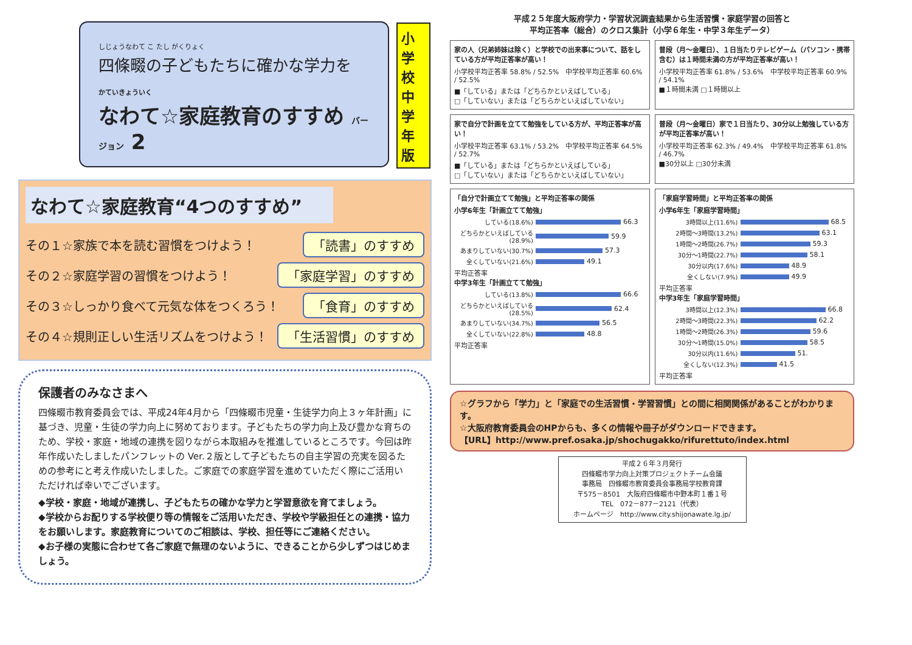しじょうなわて こ たし がくりょく
四條畷の子どもたちに確かな学力を
かていきょういく
なわて☆家庭教育のすすめ バージョン 2
小学校中学年版
なわて☆家庭教育“4つのすすめ”
その１☆家族で本を読む習慣をつけよう！ 「読書」のすすめ
その２☆家庭学習の習慣をつけよう！ 「家庭学習」のすすめ
その３☆しっかり食べて元気な体をつくろう！ 「食育」のすすめ
その４☆規則正しい生活リズムをつけよう！ 「生活習慣」のすすめ
保護者のみなさまへ
四條畷市教育委員会では、平成24年4月から「四條畷市児童・生徒学力向上３ヶ年計画」に基づき、児童・生徒の学力向上に努めております。子どもたちの学力向上及び豊かな育ちのため、学校・家庭・地域の連携を図りながら本取組みを推進しているところです。今回は昨年作成いたしましたパンフレットの Ver.２版として子どもたちの自主学習の充実を図るための参考にと考え作成いたしました。ご家庭での家庭学習を進めていただく際にご活用いただければ幸いでございます。
◆学校・家庭・地域が連携し、子どもたちの確かな学力と学習意欲を育てましょう。
◆学校からお配りする学校便り等の情報をご活用いただき、学校や学級担任との連携・協力をお願いします。家庭教育についてのご相談は、学校、担任等にご連絡ください。
◆お子様の実態に合わせて各ご家庭で無理のないように、できることから少しずつはじめましょう。
平成２５年度大阪府学力・学習状況調査結果から生活習慣・家庭学習の回答と
平均正答率（総合）のクロス集計（小学６年生・中学３年生データ）
家の人（兄弟姉妹は除く）と学校での出来事について、話をしている方が平均正答率が高い！
小学校平均正答率 58.8% / 52.5%　中学校平均正答率 60.6% / 52.5%
■「している」または「どちらかといえばしている」
□「していない」または「どちらかといえばしていない」
普段（月～金曜日）、１日当たりテレビゲーム（パソコン・携帯含む）は１時間未満の方が平均正答率が高い！
小学校平均正答率 61.8% / 53.6%　中学校平均正答率 60.9% / 54.1%
■１時間未満 □１時間以上
家で自分で計画を立てて勉強をしている方が、平均正答率が高い！
小学校平均正答率 63.1% / 53.2%　中学校平均正答率 64.5% / 52.7%
■「している」または「どちらかといえばしている」
□「していない」または「どちらかといえばしていない」
普段（月～金曜日）家で１日当たり、30分以上勉強している方が平均正答率が高い！
小学校平均正答率 62.3% / 49.4%　中学校平均正答率 61.8% / 46.7%
■30分以上 □30分未満
「自分で計画立てて勉強」と平均正答率の関係
小学6年生「計画立てて勉強」
している(18.6%) 66.3
どちらかといえばしている(28.9%) 59.9
あまりしていない(30.7%) 57.3
全くしていない(21.6%) 49.1
平均正答率
中学3年生「計画立てて勉強」
している(13.8%) 66.6
どちらかといえばしている(28.5%) 62.4
あまりしていない(34.7%) 56.5
全くしていない(22.8%) 48.8
平均正答率
「家庭学習時間」と平均正答率の関係
小学6年生「家庭学習時間」
3時間以上(11.6%) 68.5
2時間～3時間(13.2%) 63.1
1時間～2時間(26.7%) 59.3
30分～1時間(22.7%) 58.1
30分以内(17.6%) 48.9
全くしない(7.9%) 49.9
平均正答率
中学3年生「家庭学習時間」
3時間以上(12.3%) 66.8
2時間～3時間(22.3%) 62.2
1時間～2時間(26.3%) 59.6
30分～1時間(15.0%) 58.5
30分以内(11.6%) 51.
全くしない(12.3%) 41.5
平均正答率
☆グラフから「学力」と「家庭での生活習慣・学習習慣」との間に相関関係があることがわかります。
☆大阪府教育委員会のHPからも、多くの情報や冊子がダウンロードできます。
【URL】http://www.pref.osaka.jp/shochugakko/rifurettuto/index.html
平成２６年３月発行
四條畷市学力向上対策プロジェクトチーム会議
事務局　四條畷市教育委員会事務局学校教育課
〒575－8501　大阪府四條畷市中野本町１番１号
TEL　072－877－2121（代表）
ホームページ　http://www.city.shijonawate.lg.jp/